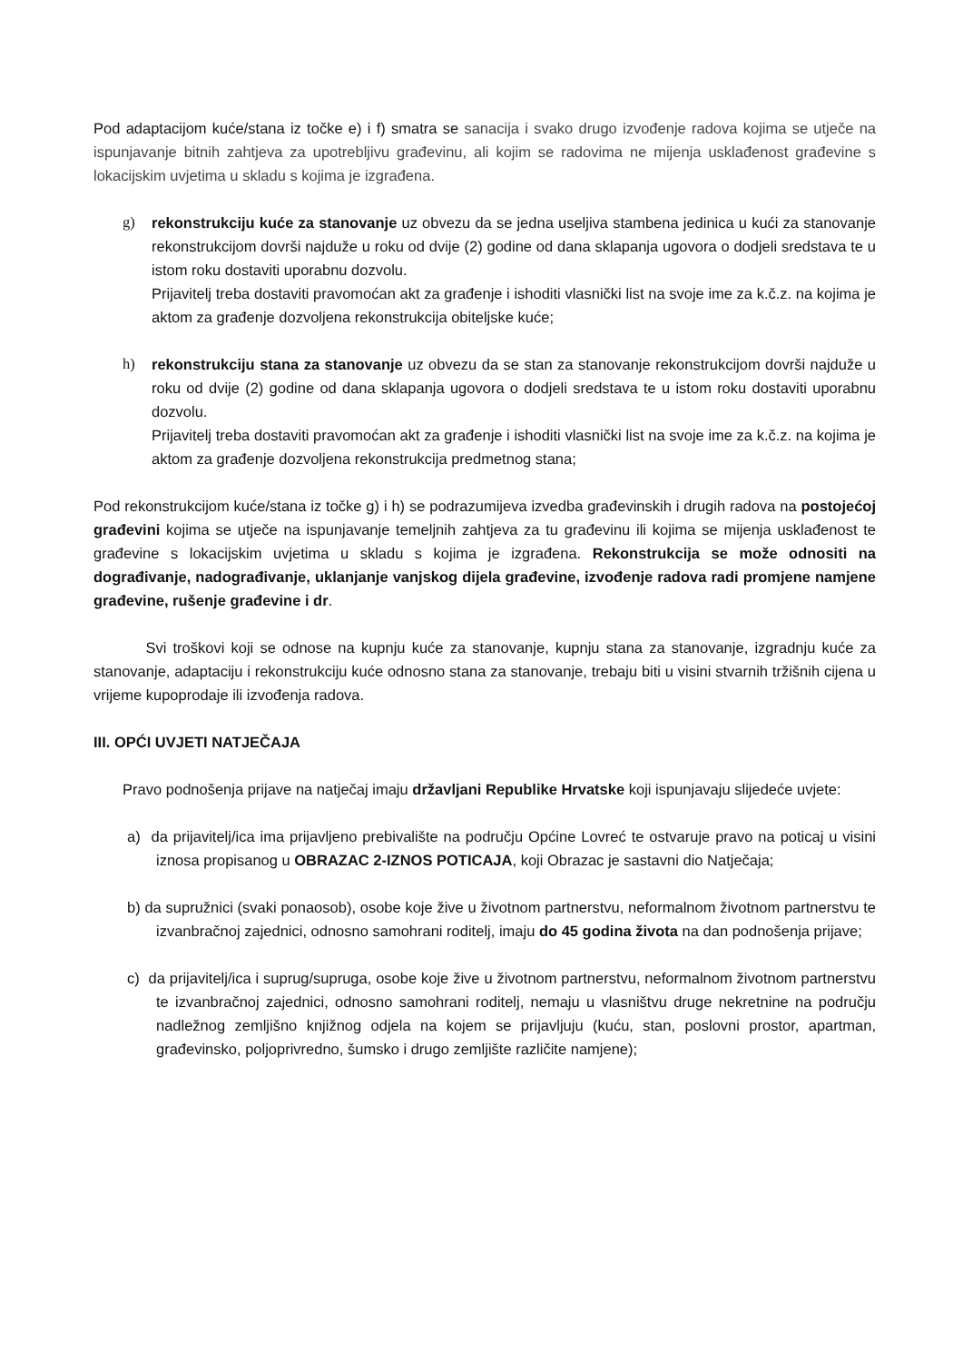Pod adaptacijom kuće/stana iz točke e) i f) smatra se sanacija i svako drugo izvođenje radova kojima se utječe na ispunjavanje bitnih zahtjeva za upotrebljivu građevinu, ali kojim se radovima ne mijenja usklađenost građevine s lokacijskim uvjetima u skladu s kojima je izgrađena.
g) rekonstrukciju kuće za stanovanje uz obvezu da se jedna useljiva stambena jedinica u kući za stanovanje rekonstrukcijom dovrši najduže u roku od dvije (2) godine od dana sklapanja ugovora o dodjeli sredstava te u istom roku dostaviti uporabnu dozvolu.
Prijavitelj treba dostaviti pravomoćan akt za građenje i ishoditi vlasnički list na svoje ime za k.č.z. na kojima je aktom za građenje dozvoljena rekonstrukcija obiteljske kuće;
h) rekonstrukciju stana za stanovanje uz obvezu da se stan za stanovanje rekonstrukcijom dovrši najduže u roku od dvije (2) godine od dana sklapanja ugovora o dodjeli sredstava te u istom roku dostaviti uporabnu dozvolu.
Prijavitelj treba dostaviti pravomoćan akt za građenje i ishoditi vlasnički list na svoje ime za k.č.z. na kojima je aktom za građenje dozvoljena rekonstrukcija predmetnog stana;
Pod rekonstrukcijom kuće/stana iz točke g) i h) se podrazumijeva izvedba građevinskih i drugih radova na postojećoj građevini kojima se utječe na ispunjavanje temeljnih zahtjeva za tu građevinu ili kojima se mijenja usklađenost te građevine s lokacijskim uvjetima u skladu s kojima je izgrađena. Rekonstrukcija se može odnositi na dograđivanje, nadograđivanje, uklanjanje vanjskog dijela građevine, izvođenje radova radi promjene namjene građevine, rušenje građevine i dr.
Svi troškovi koji se odnose na kupnju kuće za stanovanje, kupnju stana za stanovanje, izgradnju kuće za stanovanje, adaptaciju i rekonstrukciju kuće odnosno stana za stanovanje, trebaju biti u visini stvarnih tržišnih cijena u vrijeme kupoprodaje ili izvođenja radova.
III. OPĆI UVJETI NATJEČAJA
Pravo podnošenja prijave na natječaj imaju državljani Republike Hrvatske koji ispunjavaju slijedeće uvjete:
a) da prijavitelj/ica ima prijavljeno prebivalište na području Općine Lovreć te ostvaruje pravo na poticaj u visini iznosa propisanog u OBRAZAC 2-IZNOS POTICAJA, koji Obrazac je sastavni dio Natječaja;
b) da supružnici (svaki ponaosob), osobe koje žive u životnom partnerstvu, neformalnom životnom partnerstvu te izvanbračnoj zajednici, odnosno samohrani roditelj, imaju do 45 godina života na dan podnošenja prijave;
c) da prijavitelj/ica i suprug/supruga, osobe koje žive u životnom partnerstvu, neformalnom životnom partnerstvu te izvanbračnoj zajednici, odnosno samohrani roditelj, nemaju u vlasništvu druge nekretnine na području nadležnog zemljišno knjižnog odjela na kojem se prijavljuju (kuću, stan, poslovni prostor, apartman, građevinsko, poljoprivredno, šumsko i drugo zemljište različite namjene);